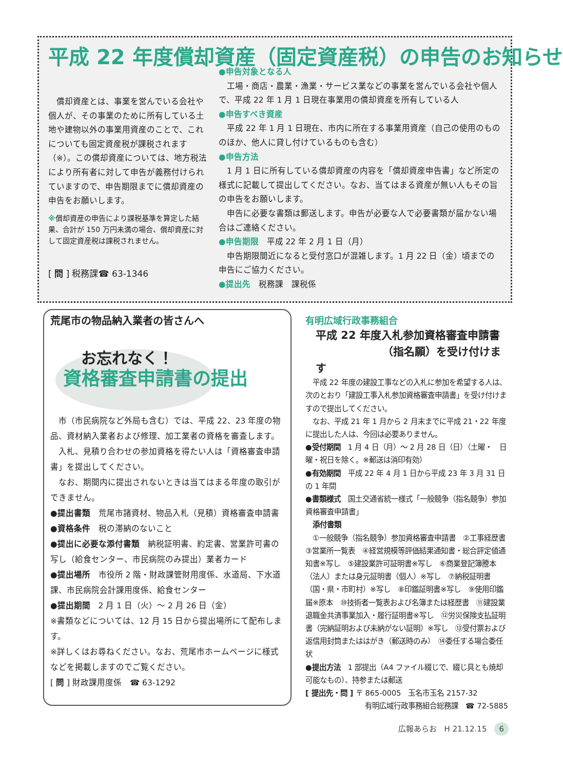平成 22 年度償却資産（固定資産税）の申告のお知らせ
　償却資産とは、事業を営んでいる会社や個人が、その事業のために所有している土地や建物以外の事業用資産のことで、これについても固定資産税が課税されます（※）。この償却資産については、地方税法により所有者に対して申告が義務付けられていますので、申告期限までに償却資産の申告をお願いします。
※償却資産の申告により課税基準を算定した結果、合計が 150 万円未満の場合、償却資産に対して固定資産税は課税されません。
[ 問 ] 税務課☎ 63-1346
●申告対象となる人
　工場・商店・農業・漁業・サービス業などの事業を営んでいる会社や個人で、平成 22 年 1 月 1 日現在事業用の償却資産を所有している人
●申告すべき資産
　平成 22 年 1 月 1 日現在、市内に所在する事業用資産（自己の使用のもののほか、他人に貸し付けているものも含む）
●申告方法
　1 月 1 日に所有している償却資産の内容を「償却資産申告書」など所定の様式に記載して提出してください。なお、当てはまる資産が無い人もその旨の申告をお願いします。
　申告に必要な書類は郵送します。申告が必要な人で必要書類が届かない場合はご連絡ください。
●申告期限　平成 22 年 2 月 1 日（月）
　申告期限間近になると受付窓口が混雑します。1 月 22 日（金）頃までの申告にご協力ください。
●提出先　税務課　課税係
荒尾市の物品納入業者の皆さんへ
お忘れなく！
資格審査申請書の提出
　市（市民病院など外局も含む）では、平成 22、23 年度の物品、資材納入業者および修理、加工業者の資格を審査します。
　入札、見積り合わせの参加資格を得たい人は「資格審査申請書」を提出してください。
　なお、期間内に提出されないときは当てはまる年度の取引ができません。
●提出書類　荒尾市諸資材、物品入札（見積）資格審査申請書
●資格条件　税の滞納のないこと
●提出に必要な添付書類　納税証明書、約定書、営業許可書の写し（給食センター、市民病院のみ提出）業者カード
●提出場所　市役所 2 階・財政課管財用度係、水道局、下水道課、市民病院会計課用度係、給食センター
●提出期間　2 月 1 日（火）～ 2 月 26 日（金）
※書類などについては、12 月 15 日から提出場所にて配布します。
※詳しくはお尋ねください。なお、荒尾市ホームページに様式などを掲載しますのでご覧ください。
[ 問 ] 財政課用度係　☎ 63-1292
有明広域行政事務組合
平成 22 年度入札参加資格審査申請書
（指名願）を受け付けます
　平成 22 年度の建設工事などの入札に参加を希望する人は、次のとおり「建設工事入札参加資格審査申請書」を受け付けますので提出してください。
　なお、平成 21 年 1 月から 2 月末までに平成 21・22 年度に提出した人は、今回は必要ありません。
●受付期間　1 月 4 日（月）～ 2 月 28 日（日）（土曜・　日曜・祝日を除く。※郵送は消印有効）
●有効期間　平成 22 年 4 月 1 日から平成 23 年 3 月 31 日の 1 年間
●書類様式　国土交通省統一様式「一般競争（指名競争）参加資格審査申請書」
　添付書類
　①一般競争（指名競争）参加資格審査申請書　②工事経歴書　③営業所一覧表　④経営規模等評価結果通知書・総合評定値通知書※写し　⑤建設業許可証明書※写し　⑥商業登記簿謄本（法人）または身元証明書（個人）※写し　⑦納税証明書（国・県・市町村）※写し　⑧印鑑証明書※写し　⑨使用印鑑届※原本　⑩技術者一覧表および名簿または経歴書　⑪建設業退職金共済事業加入・履行証明書※写し　⑫労災保険支払証明書（完納証明および未納がない証明）※写し　⑬受付票および返信用封筒またははがき（郵送時のみ）　⑭委任する場合委任状
●提出方法　1 部提出（A4 ファイル綴じで、綴じ具とも焼却可能なもの）、持参または郵送
[ 提出先・問 ] 〒 865-0005　玉名市玉名 2157-32
有明広域行政事務組合総務課　☎ 72-5885
広報あらお　H 21.12.15　6